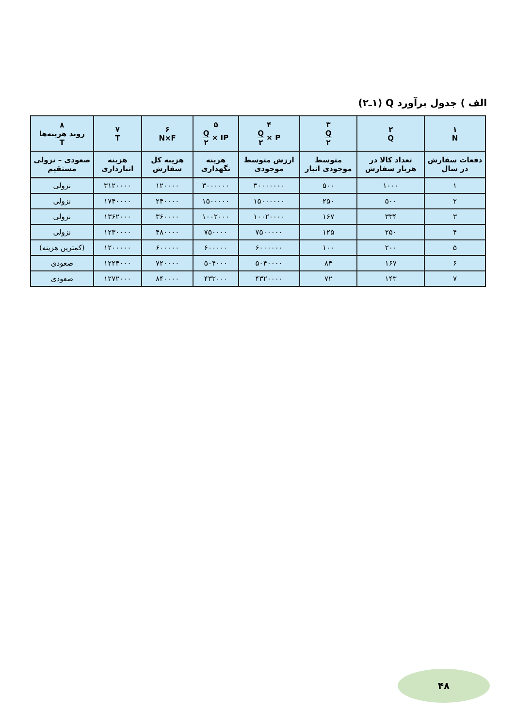الف ) جدول برآورد Q (۱ـ۲)
| ۱ N | ۲ Q | ۳ Q ۲ | ۴ P × Q ۲ | ۵ IP × Q ۲ | ۶ N×F | ۷ T | ۸ روند هزینه‌ها T |
| --- | --- | --- | --- | --- | --- | --- | --- |
| دفعات سفارش در سال | تعداد کالا در هربار سفارش | متوسط موجودی انبار | ارزش متوسط موجودی | هزینه نگهداری | هزینه کل سفارش | هزینه انبارداری | صعودی – نزولی مستقیم |
| ۱ | ۱۰۰۰ | ۵۰۰ | ۳۰۰۰۰۰۰۰ | ۳۰۰۰۰۰۰ | ۱۲۰۰۰۰ | ۳۱۲۰۰۰۰ | نزولی |
| ۲ | ۵۰۰ | ۲۵۰ | ۱۵۰۰۰۰۰۰ | ۱۵۰۰۰۰۰ | ۲۴۰۰۰۰ | ۱۷۴۰۰۰۰ | نزولی |
| ۳ | ۳۳۴ | ۱۶۷ | ۱۰۰۲۰۰۰۰ | ۱۰۰۲۰۰۰ | ۳۶۰۰۰۰ | ۱۳۶۲۰۰۰ | نزولی |
| ۴ | ۲۵۰ | ۱۲۵ | ۷۵۰۰۰۰۰ | ۷۵۰۰۰۰ | ۴۸۰۰۰۰ | ۱۲۳۰۰۰۰ | نزولی |
| ۵ | ۲۰۰ | ۱۰۰ | ۶۰۰۰۰۰۰ | ۶۰۰۰۰۰ | ۶۰۰۰۰۰ | ۱۲۰۰۰۰۰ | (کمترین هزینه) |
| ۶ | ۱۶۷ | ۸۴ | ۵۰۴۰۰۰۰ | ۵۰۴۰۰۰ | ۷۲۰۰۰۰ | ۱۲۲۴۰۰۰ | صعودی |
| ۷ | ۱۴۳ | ۷۲ | ۴۳۲۰۰۰۰ | ۴۳۲۰۰۰ | ۸۴۰۰۰۰ | ۱۲۷۲۰۰۰ | صعودی |
۴۸